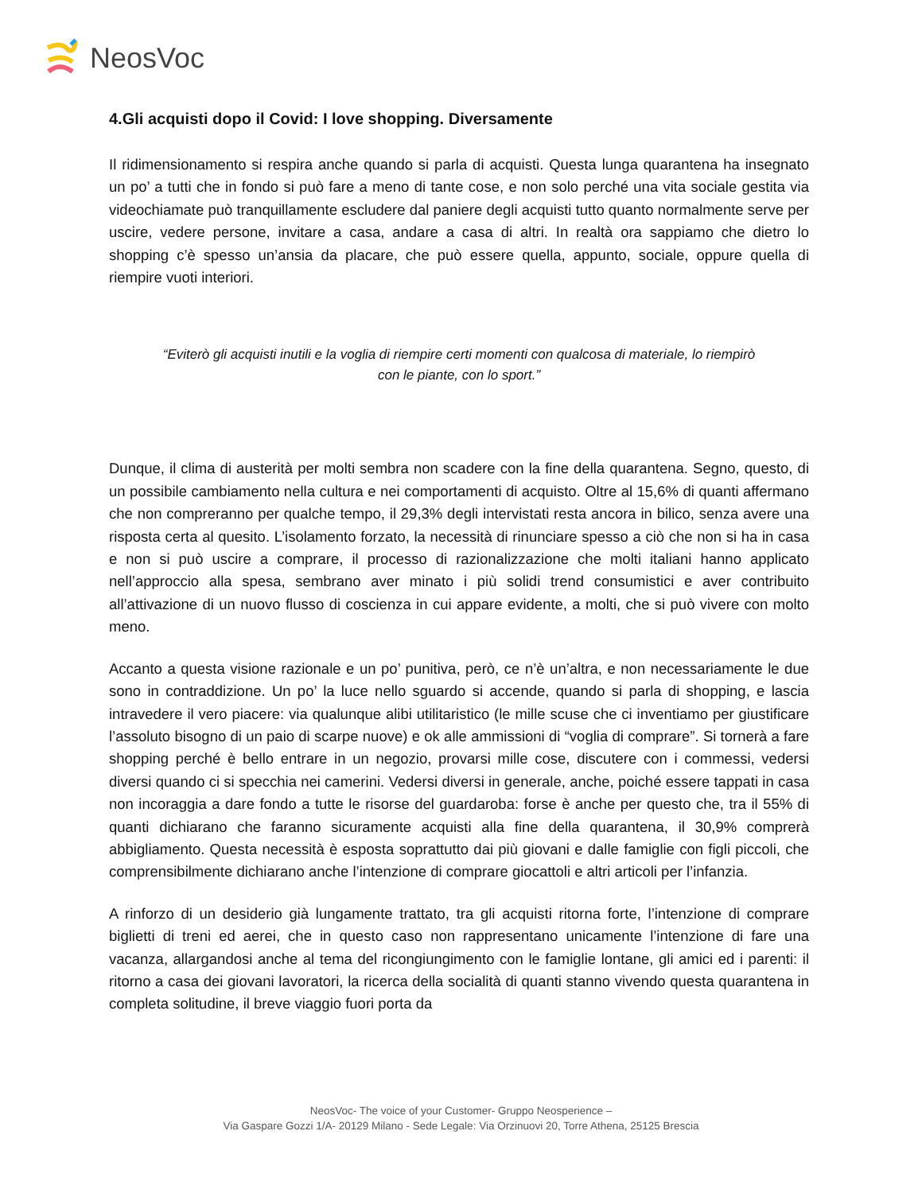NeosVoc
4.Gli acquisti dopo il Covid: I love shopping. Diversamente
Il ridimensionamento si respira anche quando si parla di acquisti. Questa lunga quarantena ha insegnato un po’ a tutti che in fondo si può fare a meno di tante cose, e non solo perché una vita sociale gestita via videochiamate può tranquillamente escludere dal paniere degli acquisti tutto quanto normalmente serve per uscire, vedere persone, invitare a casa, andare a casa di altri. In realtà ora sappiamo che dietro lo shopping c’è spesso un’ansia da placare, che può essere quella, appunto, sociale, oppure quella di riempire vuoti interiori.
“Eviterò gli acquisti inutili e la voglia di riempire certi momenti con qualcosa di materiale, lo riempirò con le piante, con lo sport.”
Dunque, il clima di austerità per molti sembra non scadere con la fine della quarantena. Segno, questo, di un possibile cambiamento nella cultura e nei comportamenti di acquisto. Oltre al 15,6% di quanti affermano che non compreranno per qualche tempo, il 29,3% degli intervistati resta ancora in bilico, senza avere una risposta certa al quesito. L’isolamento forzato, la necessità di rinunciare spesso a ciò che non si ha in casa e non si può uscire a comprare, il processo di razionalizzazione che molti italiani hanno applicato nell’approccio alla spesa, sembrano aver minato i più solidi trend consumistici e aver contribuito all’attivazione di un nuovo flusso di coscienza in cui appare evidente, a molti, che si può vivere con molto meno.
Accanto a questa visione razionale e un po’ punitiva, però, ce n’è un’altra, e non necessariamente le due sono in contraddizione. Un po’ la luce nello sguardo si accende, quando si parla di shopping, e lascia intravedere il vero piacere: via qualunque alibi utilitaristico (le mille scuse che ci inventiamo per giustificare l’assoluto bisogno di un paio di scarpe nuove) e ok alle ammissioni di “voglia di comprare”. Si tornerà a fare shopping perché è bello entrare in un negozio, provarsi mille cose, discutere con i commessi, vedersi diversi quando ci si specchia nei camerini. Vedersi diversi in generale, anche, poiché essere tappati in casa non incoraggia a dare fondo a tutte le risorse del guardaroba: forse è anche per questo che, tra il 55% di quanti dichiarano che faranno sicuramente acquisti alla fine della quarantena, il 30,9% comprerà abbigliamento. Questa necessità è esposta soprattutto dai più giovani e dalle famiglie con figli piccoli, che comprensibilmente dichiarano anche l’intenzione di comprare giocattoli e altri articoli per l’infanzia.
A rinforzo di un desiderio già lungamente trattato, tra gli acquisti ritorna forte, l’intenzione di comprare biglietti di treni ed aerei, che in questo caso non rappresentano unicamente l’intenzione di fare una vacanza, allargandosi anche al tema del ricongiungimento con le famiglie lontane, gli amici ed i parenti: il ritorno a casa dei giovani lavoratori, la ricerca della socialità di quanti stanno vivendo questa quarantena in completa solitudine, il breve viaggio fuori porta da
NeosVoc- The voice of your Customer- Gruppo Neosperience –
Via Gaspare Gozzi 1/A- 20129 Milano - Sede Legale: Via Orzinuovi 20, Torre Athena, 25125 Brescia